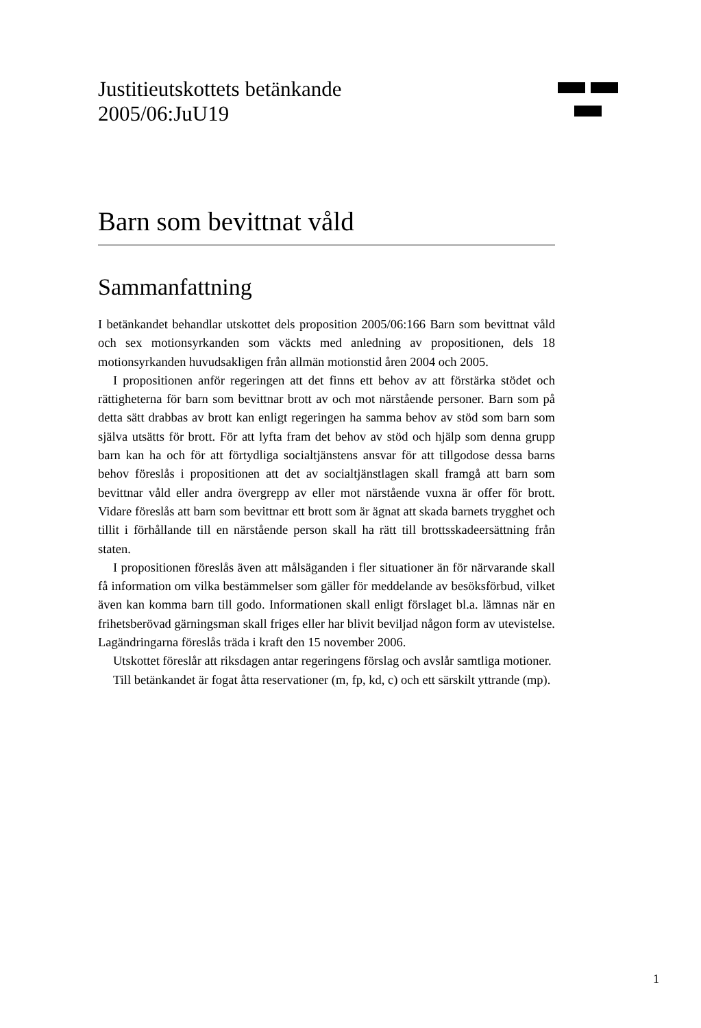Justitieutskottets betänkande
2005/06:JuU19
Barn som bevittnat våld
Sammanfattning
I betänkandet behandlar utskottet dels proposition 2005/06:166 Barn som bevittnat våld och sex motionsyrkanden som väckts med anledning av propositionen, dels 18 motionsyrkanden huvudsakligen från allmän motionstid åren 2004 och 2005.
I propositionen anför regeringen att det finns ett behov av att förstärka stödet och rättigheterna för barn som bevittnar brott av och mot närstående personer. Barn som på detta sätt drabbas av brott kan enligt regeringen ha samma behov av stöd som barn som själva utsätts för brott. För att lyfta fram det behov av stöd och hjälp som denna grupp barn kan ha och för att förtydliga socialtjänstens ansvar för att tillgodose dessa barns behov föreslås i propositionen att det av socialtjänstlagen skall framgå att barn som bevittnar våld eller andra övergrepp av eller mot närstående vuxna är offer för brott. Vidare föreslås att barn som bevittnar ett brott som är ägnat att skada barnets trygghet och tillit i förhållande till en närstående person skall ha rätt till brottsskadeersättning från staten.
I propositionen föreslås även att målsäganden i fler situationer än för närvarande skall få information om vilka bestämmelser som gäller för meddelande av besöksförbud, vilket även kan komma barn till godo. Informationen skall enligt förslaget bl.a. lämnas när en frihetsberövad gärningsman skall friges eller har blivit beviljad någon form av utevistelse. Lagändringarna föreslås träda i kraft den 15 november 2006.
Utskottet föreslår att riksdagen antar regeringens förslag och avslår samtliga motioner.
Till betänkandet är fogat åtta reservationer (m, fp, kd, c) och ett särskilt yttrande (mp).
1